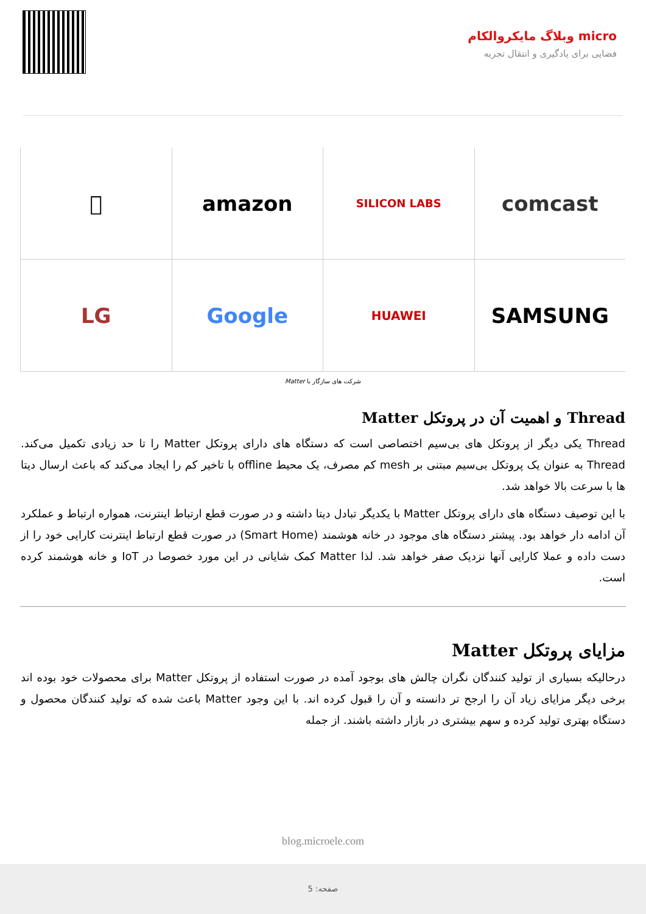micro وبلاگ مایکروالکام
فضایی برای یادگیری و انتقال تجربه

amazon
SILICON LABS
comcast
LG
Google
HUAWEI
SAMSUNG
شرکت های سازگار با Matter
Thread و اهمیت آن در پروتکل Matter
Thread یکی دیگر از پروتکل های بی‌سیم اختصاصی است که دستگاه های دارای پروتکل Matter را تا حد زیادی تکمیل می‌کند. Thread به عنوان یک پروتکل بی‌سیم مبتنی بر mesh کم مصرف، یک محیط offline با تاخیر کم را ایجاد می‌کند که باعث ارسال دیتا ها با سرعت بالا خواهد شد.
با این توصیف دستگاه های دارای پروتکل Matter با یکدیگر تبادل دیتا داشته و در صورت قطع ارتباط اینترنت، همواره ارتباط و عملکرد آن ادامه دار خواهد بود. پیشتر دستگاه های موجود در خانه هوشمند (Smart Home) در صورت قطع ارتباط اینترنت کارایی خود را از دست داده و عملا کارایی آنها نزدیک صفر خواهد شد. لذا Matter کمک شایانی در این مورد خصوصا در IoT و خانه هوشمند کرده است.
مزایای پروتکل Matter
درحالیکه بسیاری از تولید کنندگان نگران چالش های بوجود آمده در صورت استفاده از پروتکل Matter برای محصولات خود بوده اند برخی دیگر مزایای زیاد آن را ارجح تر دانسته و آن را قبول کرده اند. با این وجود Matter باعث شده که تولید کنندگان محصول و دستگاه بهتری تولید کرده و سهم بیشتری در بازار داشته باشند. از جمله
blog.microele.com
صفحه: 5